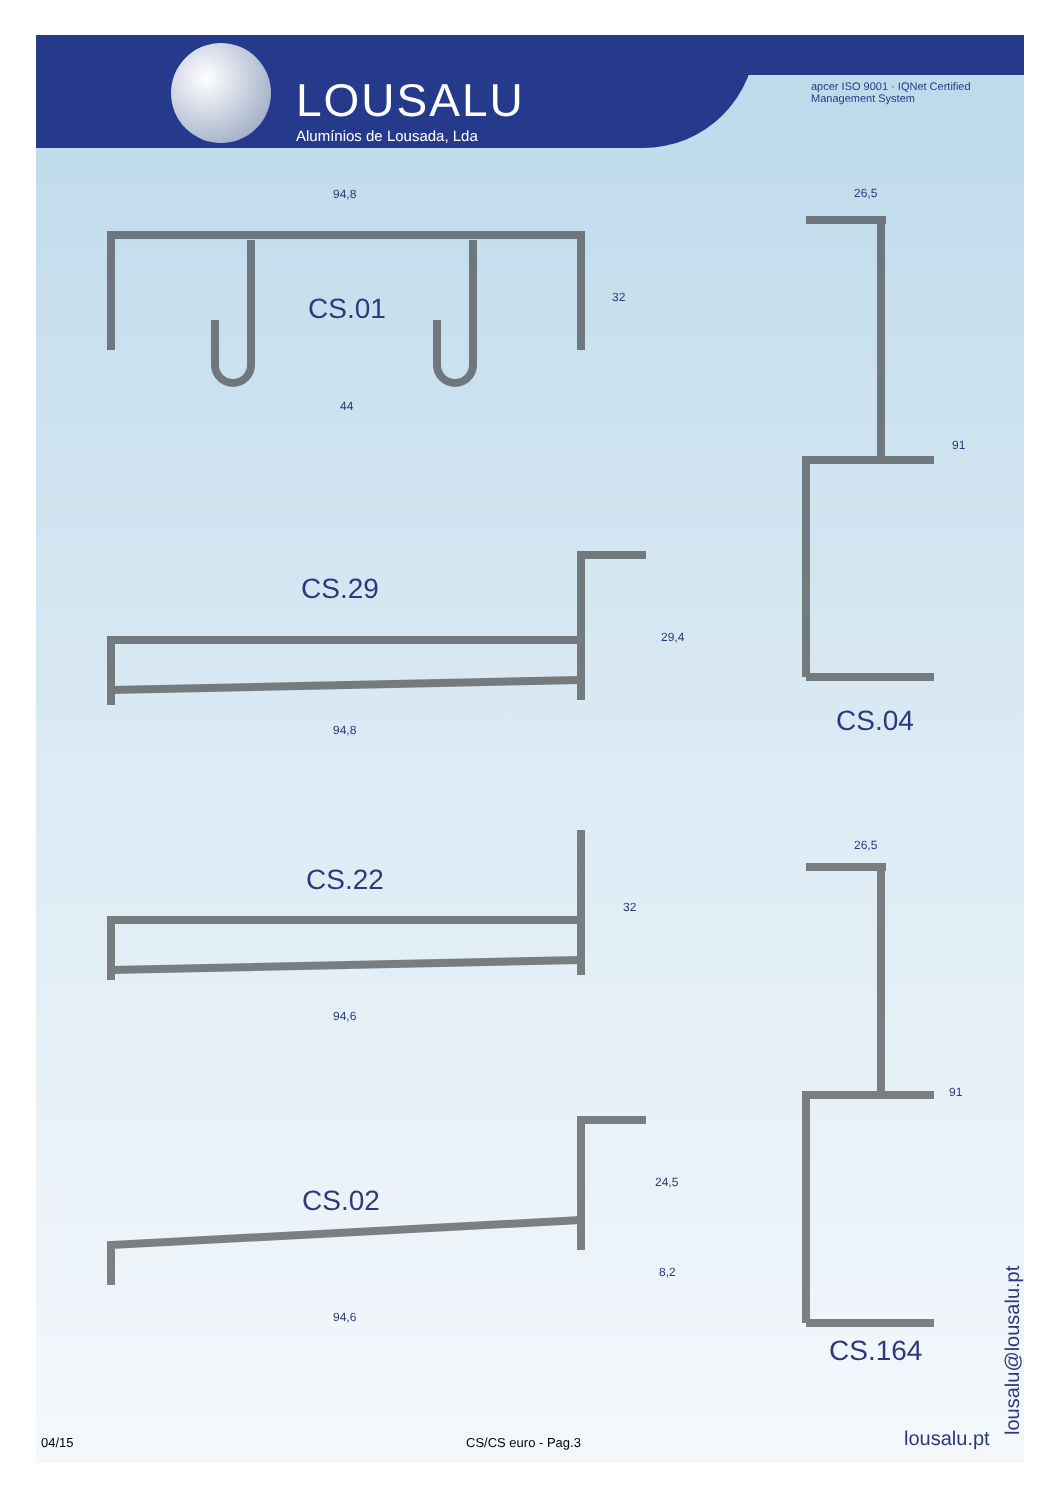LOUSALU
Alumínios de Lousada, Lda
apcer ISO 9001 · IQNet Certified Management System
94,8
32
CS.01
44
26,5
91
CS.29
29,4
94,8 CS.04
26,5
CS.22
32
94,6
91
24,5
CS.02
8,2
94,6
CS.164
lousalu@lousalu.pt
04/15 CS/CS euro - Pag.3 lousalu.pt